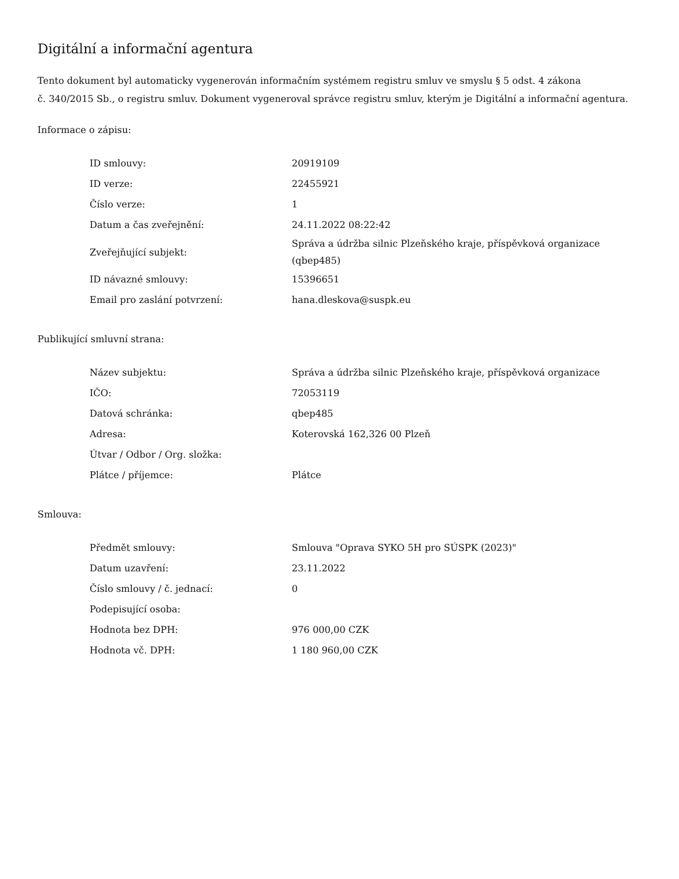Digitální a informační agentura
Tento dokument byl automaticky vygenerován informačním systémem registru smluv ve smyslu § 5 odst. 4 zákona
č. 340/2015 Sb., o registru smluv. Dokument vygeneroval správce registru smluv, kterým je Digitální a informační agentura.
Informace o zápisu:
| ID smlouvy: | 20919109 |
| ID verze: | 22455921 |
| Číslo verze: | 1 |
| Datum a čas zveřejnění: | 24.11.2022 08:22:42 |
| Zveřejňující subjekt: | Správa a údržba silnic Plzeňského kraje, příspěvková organizace (qbep485) |
| ID návazné smlouvy: | 15396651 |
| Email pro zaslání potvrzení: | hana.dleskova@suspk.eu |
Publikující smluvní strana:
| Název subjektu: | Správa a údržba silnic Plzeňského kraje, příspěvková organizace |
| IČO: | 72053119 |
| Datová schránka: | qbep485 |
| Adresa: | Koterovská 162,326 00 Plzeň |
| Útvar / Odbor / Org. složka: | |
| Plátce / příjemce: | Plátce |
Smlouva:
| Předmět smlouvy: | Smlouva "Oprava SYKO 5H pro SÚSPK (2023)" |
| Datum uzavření: | 23.11.2022 |
| Číslo smlouvy / č. jednací: | 0 |
| Podepisující osoba: | |
| Hodnota bez DPH: | 976 000,00 CZK |
| Hodnota vč. DPH: | 1 180 960,00 CZK |